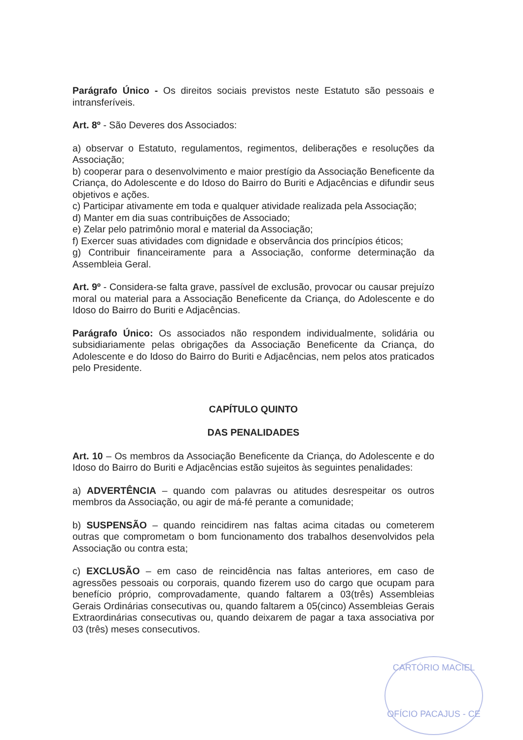Parágrafo Único - Os direitos sociais previstos neste Estatuto são pessoais e intransferíveis.
Art. 8º - São Deveres dos Associados:
a) observar o Estatuto, regulamentos, regimentos, deliberações e resoluções da Associação;
b) cooperar para o desenvolvimento e maior prestígio da Associação Beneficente da Criança, do Adolescente e do Idoso do Bairro do Buriti e Adjacências e difundir seus objetivos e ações.
c) Participar ativamente em toda e qualquer atividade realizada pela Associação;
d) Manter em dia suas contribuições de Associado;
e) Zelar pelo patrimônio moral e material da Associação;
f) Exercer suas atividades com dignidade e observância dos princípios éticos;
g) Contribuir financeiramente para a Associação, conforme determinação da Assembleia Geral.
Art. 9º - Considera-se falta grave, passível de exclusão, provocar ou causar prejuízo moral ou material para a Associação Beneficente da Criança, do Adolescente e do Idoso do Bairro do Buriti e Adjacências.
Parágrafo Único: Os associados não respondem individualmente, solidária ou subsidiariamente pelas obrigações da Associação Beneficente da Criança, do Adolescente e do Idoso do Bairro do Buriti e Adjacências, nem pelos atos praticados pelo Presidente.
CAPÍTULO QUINTO
DAS PENALIDADES
Art. 10 – Os membros da Associação Beneficente da Criança, do Adolescente e do Idoso do Bairro do Buriti e Adjacências estão sujeitos às seguintes penalidades:
a) ADVERTÊNCIA – quando com palavras ou atitudes desrespeitar os outros membros da Associação, ou agir de má-fé perante a comunidade;
b) SUSPENSÃO – quando reincidirem nas faltas acima citadas ou cometerem outras que comprometam o bom funcionamento dos trabalhos desenvolvidos pela Associação ou contra esta;
c) EXCLUSÃO – em caso de reincidência nas faltas anteriores, em caso de agressões pessoais ou corporais, quando fizerem uso do cargo que ocupam para benefício próprio, comprovadamente, quando faltarem a 03(três) Assembleias Gerais Ordinárias consecutivas ou, quando faltarem a 05(cinco) Assembleias Gerais Extraordinárias consecutivas ou, quando deixarem de pagar a taxa associativa por 03 (três) meses consecutivos.
CARTÓRIO MACIEL
OFÍCIO PACAJUS - CE